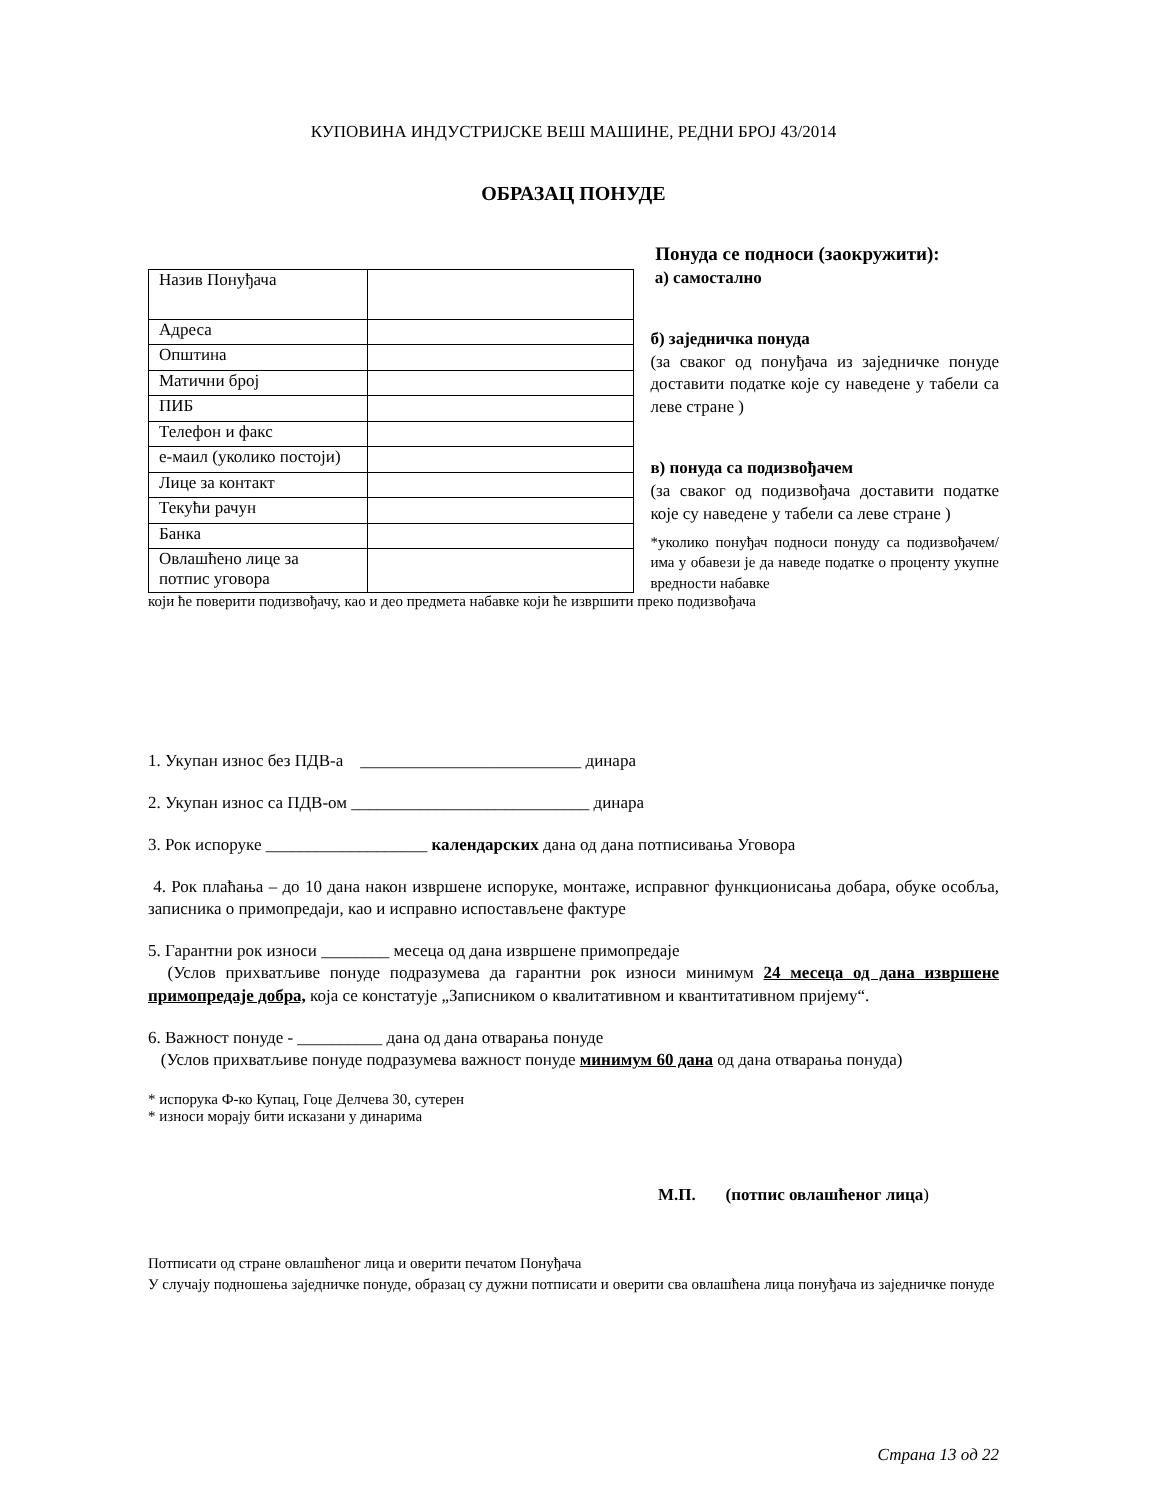КУПОВИНА ИНДУСТРИЈСКЕ ВЕШ МАШИНЕ, РЕДНИ БРОЈ 43/2014
ОБРАЗАЦ ПОНУДЕ
| Назив Понуђача | |
| Адреса | |
| Општина | |
| Матични број | |
| ПИБ | |
| Телефон и факс | |
| е-маил (уколико постоји) | |
| Лице за контакт | |
| Текући рачун | |
| Банка | |
| Овлашћено лице за потпис уговора | |
Понуда се подноси (заокружити):
а) самостално
б) заједничка понуда
(за сваког од понуђача из заједничке понуде доставити податке које су наведене у табели са леве стране )
в) понуда са подизвођачем
(за сваког од подизвођача доставити податке које су наведене у табели са леве стране )
*уколико понуђач подноси понуду са подизвођачем/има у обавези је да наведе податке о проценту укупне вредности набавке
који ће поверити подизвођачу, као и део предмета набавке који ће извршити преко подизвођача
1. Укупан износ без ПДВ-а __________________________ динара
2. Укупан износ са ПДВ-ом ____________________________ динара
3. Рок испоруке ___________________ календарских дана од дана потписивања Уговора
4. Рок плаћања – до 10 дана након извршене испоруке, монтаже, исправног функционисања добара, обуке особља, записника о примопредаји, као и исправно испостављене фактуре
5. Гарантни рок износи ________ месеца од дана извршене примопредаје
(Услов прихватљиве понуде подразумева да гарантни рок износи минимум 24 месеца од дана извршене примопредаје добра, која се констатује „Записником о квалитативном и квантитативном пријему“.
6. Важност понуде - __________ дана од дана отварања понуде
(Услов прихватљиве понуде подразумева важност понуде минимум 60 дана од дана отварања понуда)
* испорука Ф-ко Купац, Гоце Делчева 30, сутерен
* износи морају бити исказани у динарима
М.П. (потпис овлашћеног лица)
Потписати од стране овлашћеног лица и оверити печатом Понуђача
У случају подношења заједничке понуде, образац су дужни потписати и оверити сва овлашћена лица понуђача из заједничке понуде
Страна 13 од 22